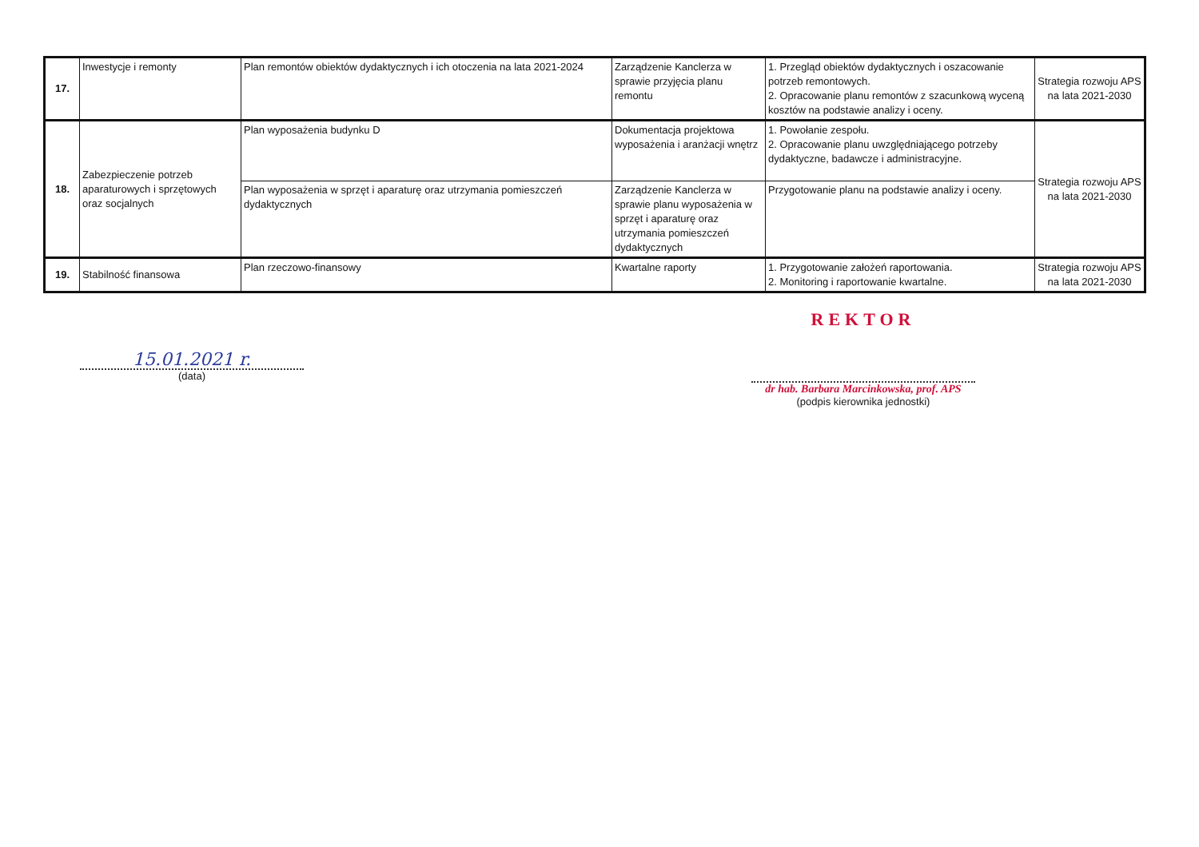| 17. | Inwestycje i remonty | Plan remontów obiektów dydaktycznych i ich otoczenia na lata 2021-2024 | Zarządzenie Kanclerza w sprawie przyjęcia planu remontu | 1. Przegląd obiektów dydaktycznych i oszacowanie potrzeb remontowych. 2. Opracowanie planu remontów z szacunkową wyceną kosztów na podstawie analizy i oceny. | Strategia rozwoju APS na lata 2021-2030 |
| 18. | Zabezpieczenie potrzeb aparaturowych i sprzętowych oraz socjalnych | Plan wyposażenia budynku D | Dokumentacja projektowa wyposażenia i aranżacji wnętrz | 1. Powołanie zespołu. 2. Opracowanie planu uwzględniającego potrzeby dydaktyczne, badawcze i administracyjne. | Strategia rozwoju APS na lata 2021-2030 |
| | | Plan wyposażenia w sprzęt i aparaturę oraz utrzymania pomieszczeń dydaktycznych | Zarządzenie Kanclerza w sprawie planu wyposażenia w sprzęt i aparaturę oraz utrzymania pomieszczeń dydaktycznych | Przygotowanie planu na podstawie analizy i oceny. | |
| 19. | Stabilność finansowa | Plan rzeczowo-finansowy | Kwartalne raporty | 1. Przygotowanie założeń raportowania. 2. Monitoring i raportowanie kwartalne. | Strategia rozwoju APS na lata 2021-2030 |
15.01.2021 r.
(data)
REKTOR
dr hab. Barbara Marcinkowska, prof. APS
(podpis kierownika jednostki)